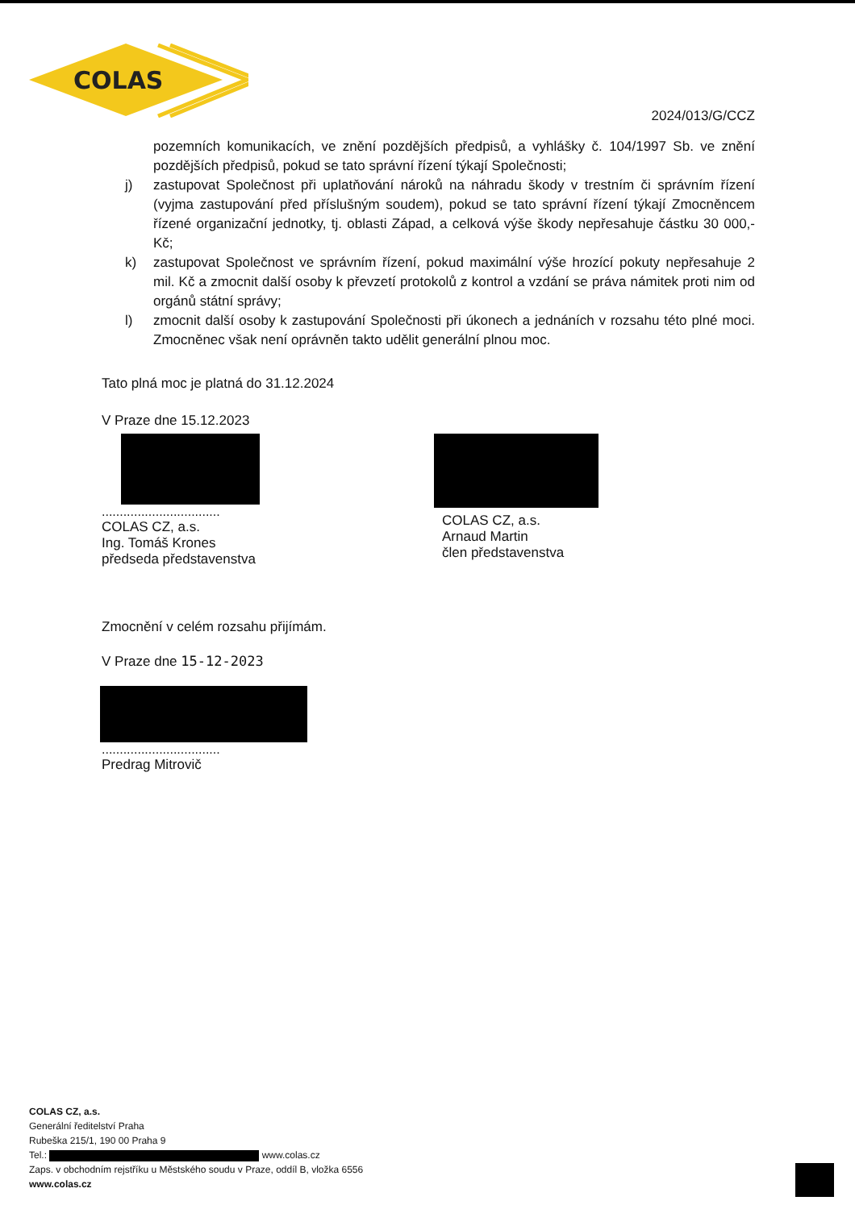COLAS
2024/013/G/CCZ
pozemních komunikacích, ve znění pozdějších předpisů, a vyhlášky č. 104/1997 Sb. ve znění pozdějších předpisů, pokud se tato správní řízení týkají Společnosti;
j) zastupovat Společnost při uplatňování nároků na náhradu škody v trestním či správním řízení (vyjma zastupování před příslušným soudem), pokud se tato správní řízení týkají Zmocněncem řízené organizační jednotky, tj. oblasti Západ, a celková výše škody nepřesahuje částku 30 000,- Kč;
k) zastupovat Společnost ve správním řízení, pokud maximální výše hrozící pokuty nepřesahuje 2 mil. Kč a zmocnit další osoby k převzetí protokolů z kontrol a vzdání se práva námitek proti nim od orgánů státní správy;
l) zmocnit další osoby k zastupování Společnosti při úkonech a jednáních v rozsahu této plné moci. Zmocněnec však není oprávněn takto udělit generální plnou moc.
Tato plná moc je platná do 31.12.2024
V Praze dne 15.12.2023
.................................
COLAS CZ, a.s.
Ing. Tomáš Krones
předseda představenstva
COLAS CZ, a.s.
Arnaud Martin
člen představenstva
Zmocnění v celém rozsahu přijímám.
V Praze dne 15-12-2023
.................................
Predrag Mitrovič
COLAS CZ, a.s.
Generální ředitelství Praha
Rubeška 215/1, 190 00 Praha 9
Tel.: www.colas.cz
Zaps. v obchodním rejstříku u Městského soudu v Praze, oddíl B, vložka 6556
www.colas.cz